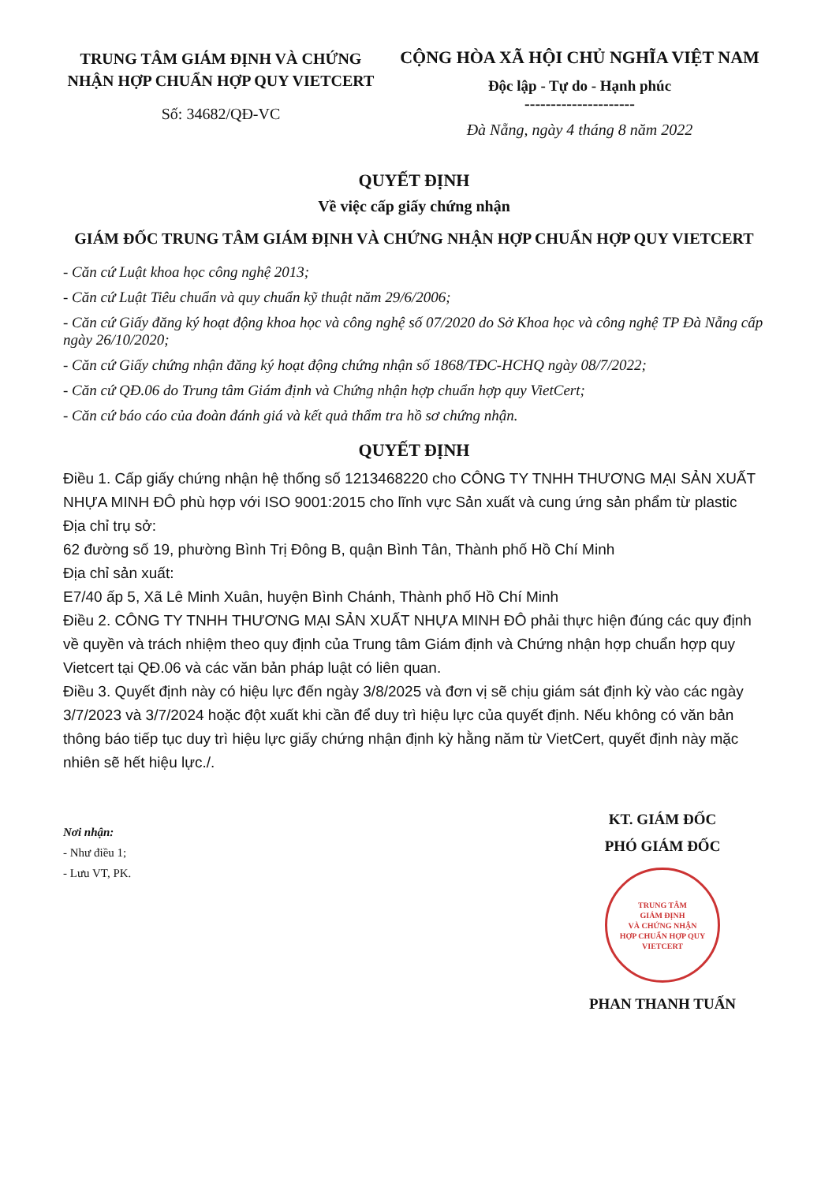TRUNG TÂM GIÁM ĐỊNH VÀ CHỨNG NHẬN HỢP CHUẨN HỢP QUY VIETCERT
Số: 34682/QĐ-VC
CỘNG HÒA XÃ HỘI CHỦ NGHĨA VIỆT NAM
Độc lập - Tự do - Hạnh phúc
---------------------
Đà Nẵng, ngày 4 tháng 8 năm 2022
QUYẾT ĐỊNH
Về việc cấp giấy chứng nhận
GIÁM ĐỐC TRUNG TÂM GIÁM ĐỊNH VÀ CHỨNG NHẬN HỢP CHUẨN HỢP QUY VIETCERT
- Căn cứ Luật khoa học công nghệ 2013;
- Căn cứ Luật Tiêu chuẩn và quy chuẩn kỹ thuật năm 29/6/2006;
- Căn cứ Giấy đăng ký hoạt động khoa học và công nghệ số 07/2020 do Sở Khoa học và công nghệ TP Đà Nẵng cấp ngày 26/10/2020;
- Căn cứ Giấy chứng nhận đăng ký hoạt động chứng nhận số 1868/TĐC-HCHQ ngày 08/7/2022;
- Căn cứ QĐ.06 do Trung tâm Giám định và Chứng nhận hợp chuẩn hợp quy VietCert;
- Căn cứ báo cáo của đoàn đánh giá và kết quả thẩm tra hồ sơ chứng nhận.
QUYẾT ĐỊNH
Điều 1. Cấp giấy chứng nhận hệ thống số 1213468220 cho CÔNG TY TNHH THƯƠNG MẠI SẢN XUẤT NHỰA MINH ĐÔ phù hợp với ISO 9001:2015 cho lĩnh vực Sản xuất và cung ứng sản phẩm từ plastic
Địa chỉ trụ sở:
62 đường số 19, phường Bình Trị Đông B, quận Bình Tân, Thành phố Hồ Chí Minh
Địa chỉ sản xuất:
E7/40 ấp 5, Xã Lê Minh Xuân, huyện Bình Chánh, Thành phố Hồ Chí Minh
Điều 2. CÔNG TY TNHH THƯƠNG MẠI SẢN XUẤT NHỰA MINH ĐÔ phải thực hiện đúng các quy định về quyền và trách nhiệm theo quy định của Trung tâm Giám định và Chứng nhận hợp chuẩn hợp quy Vietcert tại QĐ.06 và các văn bản pháp luật có liên quan.
Điều 3. Quyết định này có hiệu lực đến ngày 3/8/2025 và đơn vị sẽ chịu giám sát định kỳ vào các ngày 3/7/2023 và 3/7/2024 hoặc đột xuất khi cần để duy trì hiệu lực của quyết định. Nếu không có văn bản thông báo tiếp tục duy trì hiệu lực giấy chứng nhận định kỳ hằng năm từ VietCert, quyết định này mặc nhiên sẽ hết hiệu lực./.
Nơi nhận:
- Như điều 1;
- Lưu VT, PK.
KT. GIÁM ĐỐC
PHÓ GIÁM ĐỐC
TRUNG TÂM
GIÁM ĐỊNH
VÀ CHỨNG NHẬN
HỢP CHUẨN HỢP QUY
VIETCERT
PHAN THANH TUẤN